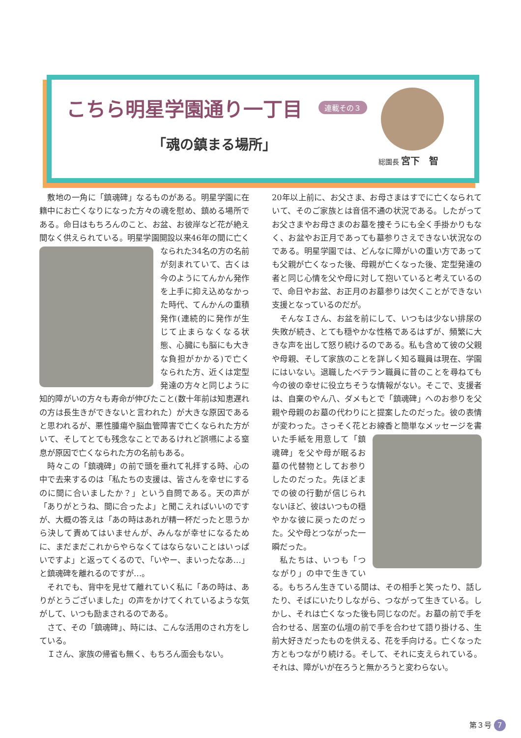こちら明星学園通り一丁目 連載その３
「魂の鎮まる場所」
総園長 宮下　智
敷地の一角に「鎮魂碑」なるものがある。明星学園に在籍中にお亡くなりになった方々の魂を慰め、鎮める場所である。命日はもちろんのこと、お盆、お彼岸など花が絶え間なく供えられている。明星学園開設以 来46年の間に亡くなられた34名の方の名前が刻まれていて、古くは今のようにてんかん発作を上手に抑え込めなかった時代、てんかんの重積発作(連続的に発作が生じて止まらなくなる状態、心臓にも脳にも大きな負担がかかる)で亡くなられた方、近くは定型発達の方々と同じように知的障がいの方々も寿命が伸びたこと(数十年前は知恵遅れの方は長生きができないと言われた）が大きな原因であると思われるが、悪性腫瘍や脳血管障害で亡くなられた方がいて、そしてとても残念なことであるけれど誤嚥による窒息が原因で亡くなられた方の名前もある。
時々この「鎮魂碑」の前で頭を垂れて礼拝する時、心の中で去来するのは「私たちの支援は、皆さんを幸せにするのに間に合いましたか？」という自問である。天の声が「ありがとうね、間に合ったよ」と聞こえればいいのですが、大概の答えは「あの時はあれが精一杯だったと思うから決して責めてはいませんが、みんなが幸せになるために、まだまだこれからやらなくてはならないことはいっぱいですよ」と返ってくるので、「いやー、まいったなあ…」と鎮魂碑を離れるのですが…。
それでも、背中を見せて離れていく私に「あの時は、ありがとうございました」の声をかけてくれているような気がして、いつも励まされるのである。
さて、その「鎮魂碑」、時には、こんな活用のされ方をしている。
Ｉさん、家族の帰省も無く、もちろん面会もない。
20年以上前に、お父さま、お母さまはすでに亡くなられていて、そのご家族とは音信不通の状況である。したがってお父さまやお母さまのお墓を捜そうにも全く手掛かりもなく、お盆やお正月であっても墓参りさえできない状況なのである。明星学園では、どんなに障がいの重い方であっても父親が亡くなった後、母親が亡くなった後、定型発達の者と同じ心情を父や母に対して抱いていると考えているので、命日やお盆、お正月のお墓参りは欠くことができない支援となっているのだが。
そんなＩさん、お盆を前にして、いつもは少ない排尿の失敗が続き、とても穏やかな性格であるはずが、頻繁に大きな声を出して怒り続けるのである。私も含めて彼の父親や母親、そして家族のことを詳しく知る職員は現在、学園にはいない。退職したベテラン職員に昔のことを尋ねても今の彼の幸せに役立ちそうな情報がない。そこで、支援者は、自棄のやん八、ダメもとで「鎮魂碑」へのお参りを父親や母親のお墓の代わりにと提案したのだった。彼の表情が変わった。さっそく花とお線香と簡単なメッセージを書いた手紙を用 意して「鎮魂碑」を父や母が眠るお墓の代替物としてお参りしたのだった。先ほどまでの彼の行動が信じられないほど、彼はいつもの穏やかな彼に戻ったのだった。父や母とつながった一瞬だった。
私たちは、いつも「つながり」の中で生きている。もちろん生きている間は、その相手と笑ったり、話したり、そばにいたりしながら、つながって生きている。しかし、それは亡くなった後も同じなのだ。お墓の前で手を合わせる、居室の仏壇の前で手を合わせて語り掛ける、生前大好きだったものを供える、花を手向ける。亡くなった方ともつながり続ける。そして、それに支えられている。それは、障がいが在ろうと無かろうと変わらない。
第３号 7